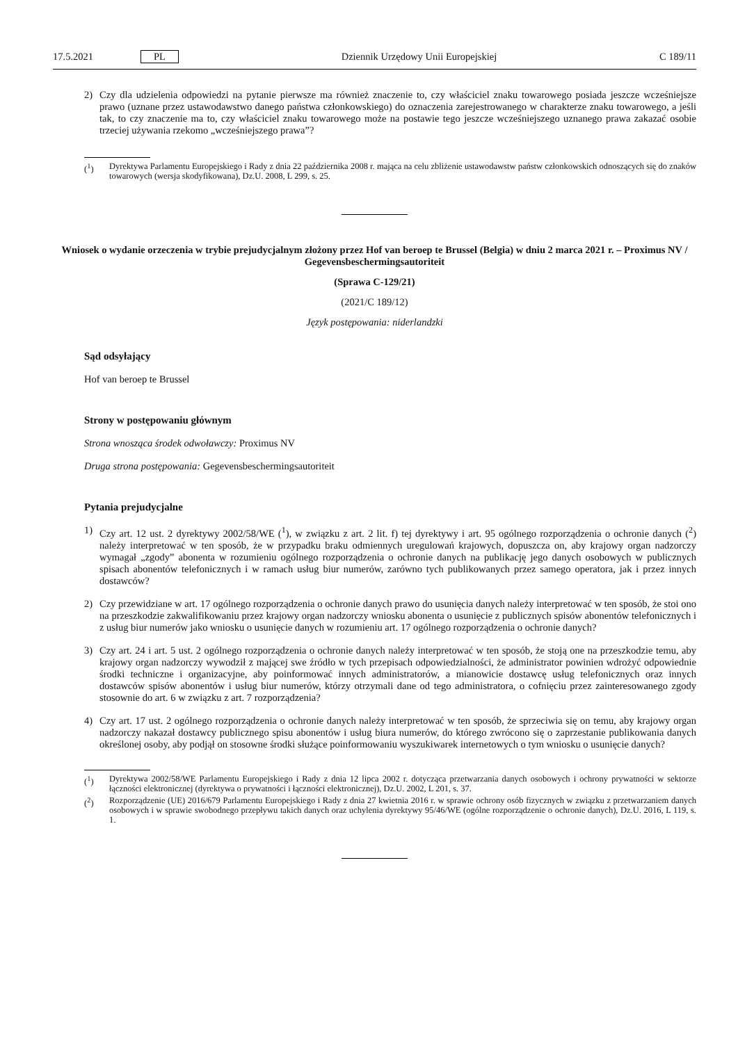17.5.2021 PL Dziennik Urzędowy Unii Europejskiej C 189/11
2) Czy dla udzielenia odpowiedzi na pytanie pierwsze ma również znaczenie to, czy właściciel znaku towarowego posiada jeszcze wcześniejsze prawo (uznane przez ustawodawstwo danego państwa członkowskiego) do oznaczenia zarejestrowanego w charakterze znaku towarowego, a jeśli tak, to czy znaczenie ma to, czy właściciel znaku towarowego może na postawie tego jeszcze wcześniejszego uznanego prawa zakazać osobie trzeciej używania rzekomo „wcześniejszego prawa”?
(<sup>1</sup>) Dyrektywa Parlamentu Europejskiego i Rady z dnia 22 października 2008 r. mająca na celu zbliżenie ustawodawstw państw członkowskich odnoszących się do znaków towarowych (wersja skodyfikowana), Dz.U. 2008, L 299, s. 25.
Wniosek o wydanie orzeczenia w trybie prejudycjalnym złożony przez Hof van beroep te Brussel (Belgia) w dniu 2 marca 2021 r. – Proximus NV / Gegevensbeschermingsautoriteit
(Sprawa C-129/21)
(2021/C 189/12)
Język postępowania: niderlandzki
Sąd odsyłający
Hof van beroep te Brussel
Strony w postępowaniu głównym
Strona wnosząca środek odwoławczy: Proximus NV
Druga strona postępowania: Gegevensbeschermingsautoriteit
Pytania prejudycjalne
1) Czy art. 12 ust. 2 dyrektywy 2002/58/WE (<sup>1</sup>), w związku z art. 2 lit. f) tej dyrektywy i art. 95 ogólnego rozporządzenia o ochronie danych (<sup>2</sup>) należy interpretować w ten sposób, że w przypadku braku odmiennych uregulowań krajowych, dopuszcza on, aby krajowy organ nadzorczy wymagał „zgody” abonenta w rozumieniu ogólnego rozporządzenia o ochronie danych na publikację jego danych osobowych w publicznych spisach abonentów telefonicznych i w ramach usług biur numerów, zarówno tych publikowanych przez samego operatora, jak i przez innych dostawców?
2) Czy przewidziane w art. 17 ogólnego rozporządzenia o ochronie danych prawo do usunięcia danych należy interpretować w ten sposób, że stoi ono na przeszkodzie zakwalifikowaniu przez krajowy organ nadzorczy wniosku abonenta o usunięcie z publicznych spisów abonentów telefonicznych i z usług biur numerów jako wniosku o usunięcie danych w rozumieniu art. 17 ogólnego rozporządzenia o ochronie danych?
3) Czy art. 24 i art. 5 ust. 2 ogólnego rozporządzenia o ochronie danych należy interpretować w ten sposób, że stoją one na przeszkodzie temu, aby krajowy organ nadzorczy wywodził z mającej swe źródło w tych przepisach odpowiedzialności, że administrator powinien wdrożyć odpowiednie środki techniczne i organizacyjne, aby poinformować innych administratorów, a mianowicie dostawcę usług telefonicznych oraz innych dostawców spisów abonentów i usług biur numerów, którzy otrzymali dane od tego administratora, o cofnięciu przez zainteresowanego zgody stosownie do art. 6 w związku z art. 7 rozporządzenia?
4) Czy art. 17 ust. 2 ogólnego rozporządzenia o ochronie danych należy interpretować w ten sposób, że sprzeciwia się on temu, aby krajowy organ nadzorczy nakazał dostawcy publicznego spisu abonentów i usług biura numerów, do którego zwrócono się o zaprzestanie publikowania danych określonej osoby, aby podjął on stosowne środki służące poinformowaniu wyszukiwarek internetowych o tym wniosku o usunięcie danych?
(<sup>1</sup>) Dyrektywa 2002/58/WE Parlamentu Europejskiego i Rady z dnia 12 lipca 2002 r. dotycząca przetwarzania danych osobowych i ochrony prywatności w sektorze łączności elektronicznej (dyrektywa o prywatności i łączności elektronicznej), Dz.U. 2002, L 201, s. 37.
(<sup>2</sup>) Rozporządzenie (UE) 2016/679 Parlamentu Europejskiego i Rady z dnia 27 kwietnia 2016 r. w sprawie ochrony osób fizycznych w związku z przetwarzaniem danych osobowych i w sprawie swobodnego przepływu takich danych oraz uchylenia dyrektywy 95/46/WE (ogólne rozporządzenie o ochronie danych), Dz.U. 2016, L 119, s. 1.